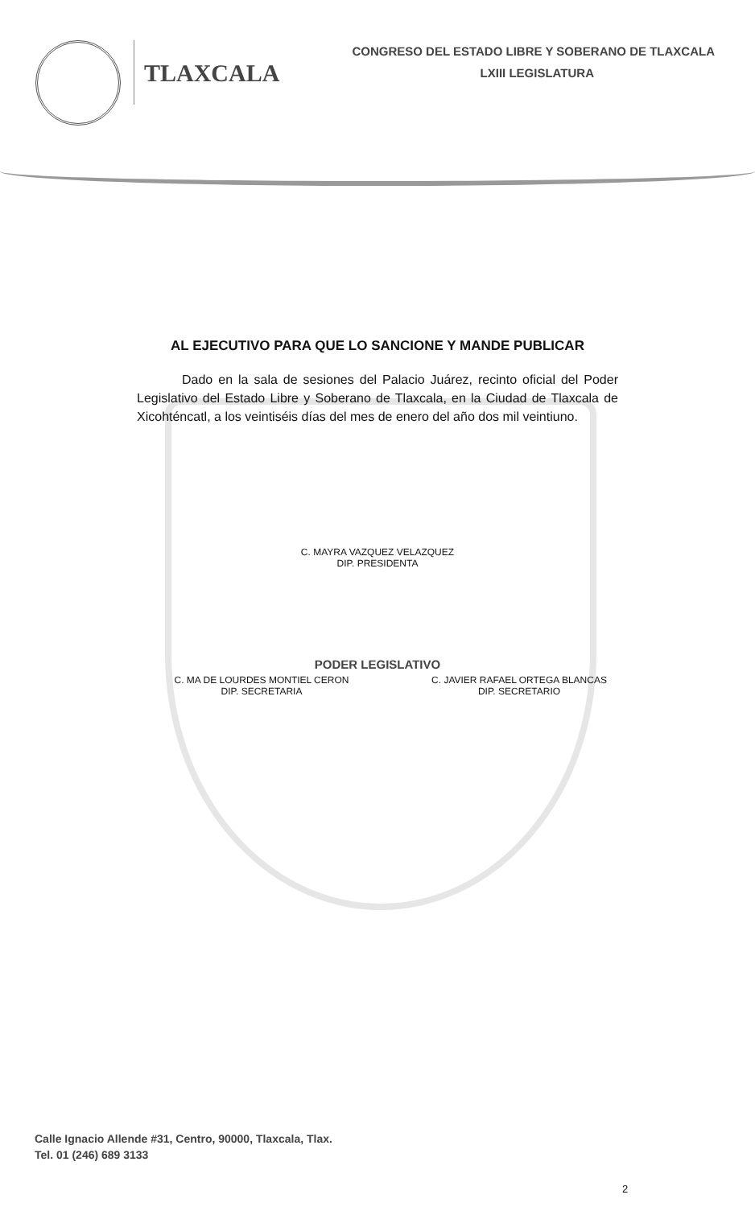TLAXCALA
CONGRESO DEL ESTADO LIBRE Y SOBERANO DE TLAXCALA
LXIII LEGISLATURA
AL EJECUTIVO PARA QUE LO SANCIONE Y MANDE PUBLICAR
Dado en la sala de sesiones del Palacio Juárez, recinto oficial del Poder Legislativo del Estado Libre y Soberano de Tlaxcala, en la Ciudad de Tlaxcala de Xicohténcatl, a los veintiséis días del mes de enero del año dos mil veintiuno.
C. MAYRA VAZQUEZ VELAZQUEZ
DIP. PRESIDENTA
PODER LEGISLATIVO
C. MA DE LOURDES MONTIEL CERON
DIP. SECRETARIA
C. JAVIER RAFAEL ORTEGA BLANCAS
DIP. SECRETARIO
Calle Ignacio Allende #31, Centro, 90000, Tlaxcala, Tlax.
Tel. 01 (246) 689 3133
2